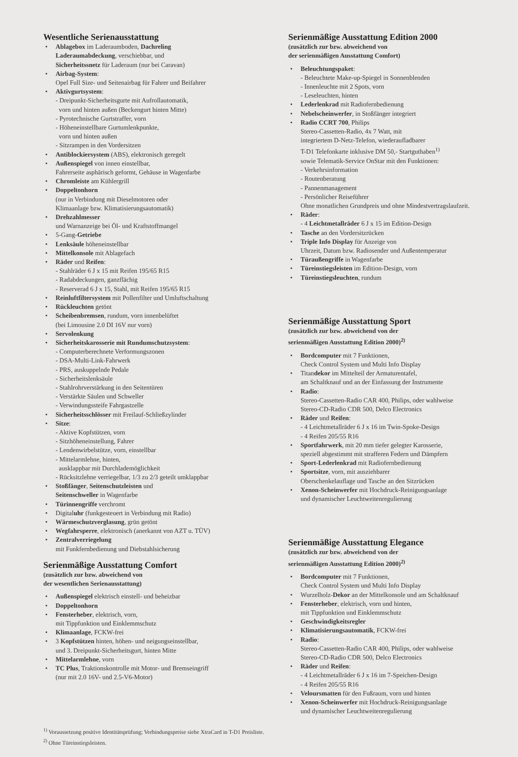Wesentliche Serienausstattung
Ablagebox im Laderaumboden, Dachreling
Laderaumabdeckung, verschiebbar, und
Sicherheitssnetz für Laderaum (nur bei Caravan)
Airbag-System:
Opel Full Size- und Seitenairbag für Fahrer und Beifahrer
Aktivgurtsystem:
- Dreipunkt-Sicherheitsgurte mit Aufrollautomatik,
vorn und hinten außen (Beckengurt hinten Mitte)
- Pyrotechnische Gurtstraffer, vorn
- Höheneinstellbare Gurtumlenkpunkte,
vorn und hinten außen
- Sitzrampen in den Vordersitzen
Antiblockiersystem (ABS), elektronisch geregelt
Außenspiegel von innen einstellbar,
Fahrerseite asphärisch geformt, Gehäuse in Wagenfarbe
Chromleiste am Kühlergrill
Doppeltonhorn
(nur in Verbindung mit Dieselmotoren oder
Klimaanlage bzw. Klimatisierungsautomatik)
Drehzahlmesser
und Warnanzeige bei Öl- und Kraftstoffmangel
5-Gang-Getriebe
Lenksäule höheneinstellbar
Mittelkonsole mit Ablagefach
Räder und Reifen:
- Stahlräder 6 J x 15 mit Reifen 195/65 R15
- Radabdeckungen, ganzflächig
- Reserverad 6 J x 15, Stahl, mit Reifen 195/65 R15
Reinluftfiltersystem mit Pollenfilter und Umluftschaltung
Rückleuchten getönt
Scheibenbremsen, rundum, vorn innenbelüftet
(bei Limousine 2.0 DI 16V nur vorn)
Servolenkung
Sicherheitskarosserie mit Rundumschutzsystem:
- Computerberechnete Verformungszonen
- DSA-Multi-Link-Fahrwerk
- PRS, auskuppelnde Pedale
- Sicherheitslenksäule
- Stahlrohrverstärkung in den Seitentüren
- Verstärkte Säulen und Schweller
- Verwindungssteife Fahrgastzelle
Sicherheitsschlösser mit Freilauf-Schließzylinder
Sitze:
- Aktive Kopfstützen, vorn
- Sitzhöheneinstellung, Fahrer
- Lendenwirbelstütze, vorn, einstellbar
- Mittelarmlehne, hinten,
ausklappbar mit Durchlademöglichkeit
- Rücksitzlehne verriegelbar, 1/3 zu 2/3 geteilt umklappbar
Stoßfänger, Seitenschutzleisten und
Seitenschweller in Wagenfarbe
Türinnengriffe verchromt
Digitaluhr (funkgesteuert in Verbindung mit Radio)
Wärmeschutzverglasung, grün getönt
Wegfahrsperre, elektronisch (anerkannt von AZT u. TÜV)
Zentralverriegelung
mit Funkfernbedienung und Diebstahlsicherung
Serienmäßige Ausstattung Comfort
(zusätzlich zur bzw. abweichend von
der wesentlichen Serienausstattung)
Außenspiegel elektrisch einstell- und beheizbar
Doppeltonhorn
Fensterheber, elektrisch, vorn,
mit Tippfunktion und Einklemmschutz
Klimaanlage, FCKW-frei
3 Kopfstützen hinten, höhen- und neigungseinstellbar,
und 3. Dreipunkt-Sicherheitsgurt, hinten Mitte
Mittelarmlehne, vorn
TC Plus, Traktionskontrolle mit Motor- und Bremseingriff
(nur mit 2.0 16V- und 2.5-V6-Motor)
Serienmäßige Ausstattung Edition 2000
(zusätzlich zur bzw. abweichend von
der serienmäßigen Ausstattung Comfort)
Beleuchtungspaket:
- Beleuchtete Make-up-Spiegel in Sonnenblenden
- Innenleuchte mit 2 Spots, vorn
- Leseleuchten, hinten
Lederlenkrad mit Radiofernbedienung
Nebelscheinwerfer, in Stoßfänger integriert
Radio CCRT 700, Philips
Stereo-Cassetten-Radio, 4x 7 Watt, mit
integriertem D-Netz-Telefon, wiederaufladbarer
T-D1 Telefonkarte inklusive DM 50,- Startguthaben<sup>1)</sup>
sowie Telematik-Service OnStar mit den Funktionen:
- Verkehrsinformation
- Routenberatung
- Pannenmanagement
- Persönlicher Reiseführer
Ohne monatlichen Grundpreis und ohne Mindestvertragslaufzeit.
Räder:
- 4 Leichtmetallräder 6 J x 15 im Edition-Design
Tasche an den Vordersitzrücken
Triple Info Display für Anzeige von
Uhrzeit, Datum bzw. Radiosender und Außentemperatur
Türaußengriffe in Wagenfarbe
Türeinstiegsleisten im Edition-Design, vorn
Türeinstiegsleuchten, rundum
Serienmäßige Ausstattung Sport
(zusätzlich zur bzw. abweichend von der
serienmäßigen Ausstattung Edition 2000)<sup>2)</sup>
Bordcomputer mit 7 Funktionen,
Check Control System und Multi Info Display
Titandekor im Mittelteil der Armaturentafel,
am Schaltknauf und an der Einfassung der Instrumente
Radio:
Stereo-Cassetten-Radio CAR 400, Philips, oder wahlweise
Stereo-CD-Radio CDR 500, Delco Electronics
Räder und Reifen:
- 4 Leichtmetallräder 6 J x 16 im Twin-Spoke-Design
- 4 Reifen 205/55 R16
Sportfahrwerk, mit 20 mm tiefer gelegter Karosserie,
speziell abgestimmt mit strafferen Federn und Dämpfern
Sport-Lederlenkrad mit Radiofernbedienung
Sportsitze, vorn, mit ausziehbarer
Oberschenkelauflage und Tasche an den Sitzrücken
Xenon-Scheinwerfer mit Hochdruck-Reinigungsanlage
und dynamischer Leuchtweitenregulierung
Serienmäßige Ausstattung Elegance
(zusätzlich zur bzw. abweichend von der
serienmäßigen Ausstattung Edition 2000)<sup>2)</sup>
Bordcomputer mit 7 Funktionen,
Check Control System und Multi Info Display
Wurzelholz-Dekor an der Mittelkonsole und am Schaltknauf
Fensterheber, elektrisch, vorn und hinten,
mit Tippfunktion und Einklemmschutz
Geschwindigkeitsregler
Klimatisierungsautomatik, FCKW-frei
Radio:
Stereo-Cassetten-Radio CAR 400, Philips, oder wahlweise
Stereo-CD-Radio CDR 500, Delco Electronics
Räder und Reifen:
- 4 Leichtmetallräder 6 J x 16 im 7-Speichen-Design
- 4 Reifen 205/55 R16
Veloursmatten für den Fußraum, vorn und hinten
Xenon-Scheinwerfer mit Hochdruck-Reinigungsanlage
und dynamischer Leuchtweitenregulierung
<sup>1)</sup> Voraussetzung positive Identitätsprüfung; Verbindungspreise siehe XtraCard in T-D1 Preisliste.
<sup>2)</sup> Ohne Türeinstiegsleisten.